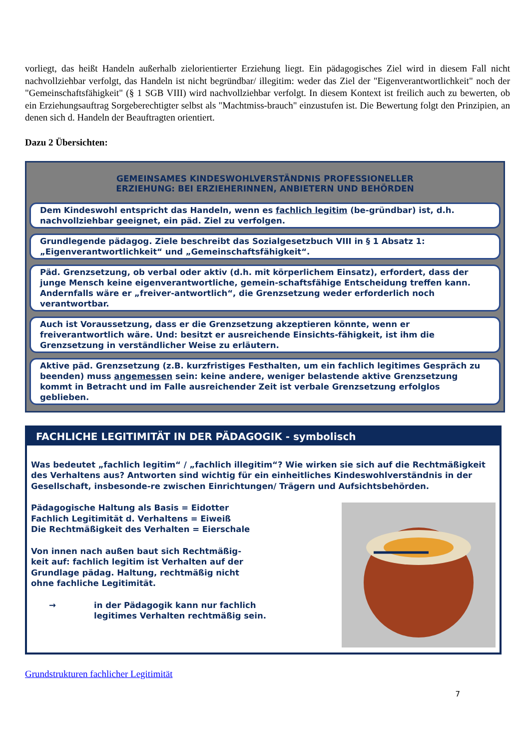vorliegt, das heißt Handeln außerhalb zielorientierter Erziehung liegt. Ein pädagogisches Ziel wird in diesem Fall nicht nachvollziehbar verfolgt, das Handeln ist nicht begründbar/ illegitim: weder das Ziel der "Eigenverantwortlichkeit" noch der "Gemeinschaftsfähigkeit" (§ 1 SGB VIII) wird nachvollziehbar verfolgt. In diesem Kontext ist freilich auch zu bewerten, ob ein Erziehungsauftrag Sorgeberechtigter selbst als "Machtmiss-brauch" einzustufen ist. Die Bewertung folgt den Prinzipien, an denen sich d. Handeln der Beauftragten orientiert.
Dazu 2 Übersichten:
GEMEINSAMES KINDESWOHLVERSTÄNDNIS PROFESSIONELLER
ERZIEHUNG: BEI ERZIEHERINNEN, ANBIETERN UND BEHÖRDEN
Dem Kindeswohl entspricht das Handeln, wenn es fachlich legitim (be-gründbar) ist, d.h. nachvollziehbar geeignet, ein päd. Ziel zu verfolgen.
Grundlegende pädagog. Ziele beschreibt das Sozialgesetzbuch VIII in § 1 Absatz 1: „Eigenverantwortlichkeit“ und „Gemeinschaftsfähigkeit“.
Päd. Grenzsetzung, ob verbal oder aktiv (d.h. mit körperlichem Einsatz), erfordert, dass der junge Mensch keine eigenverantwortliche, gemein-schaftsfähige Entscheidung treffen kann. Andernfalls wäre er „freiver-antwortlich“, die Grenzsetzung weder erforderlich noch verantwortbar.
Auch ist Voraussetzung, dass er die Grenzsetzung akzeptieren könnte, wenn er freiverantwortlich wäre. Und: besitzt er ausreichende Einsichts-fähigkeit, ist ihm die Grenzsetzung in verständlicher Weise zu erläutern.
Aktive päd. Grenzsetzung (z.B. kurzfristiges Festhalten, um ein fachlich legitimes Gespräch zu beenden) muss angemessen sein: keine andere, weniger belastende aktive Grenzsetzung kommt in Betracht und im Falle ausreichender Zeit ist verbale Grenzsetzung erfolglos geblieben.
FACHLICHE LEGITIMITÄT IN DER PÄDAGOGIK - symbolisch
Was bedeutet „fachlich legitim“ / „fachlich illegitim“? Wie wirken sie sich auf die Rechtmäßigkeit des Verhaltens aus? Antworten sind wichtig für ein einheitliches Kindeswohlverständnis in der Gesellschaft, insbesonde-re zwischen Einrichtungen/ Trägern und Aufsichtsbehörden.
Pädagogische Haltung als Basis = Eidotter
Fachlich Legitimität d. Verhaltens = Eiweiß
Die Rechtmäßigkeit des Verhalten = Eierschale
Von innen nach außen baut sich Rechtmäßig-
keit auf: fachlich legitim ist Verhalten auf der
Grundlage pädag. Haltung, rechtmäßig nicht
ohne fachliche Legitimität.
→ in der Pädagogik kann nur fachlich
legitimes Verhalten rechtmäßig sein.
Grundstrukturen fachlicher Legitimität
7